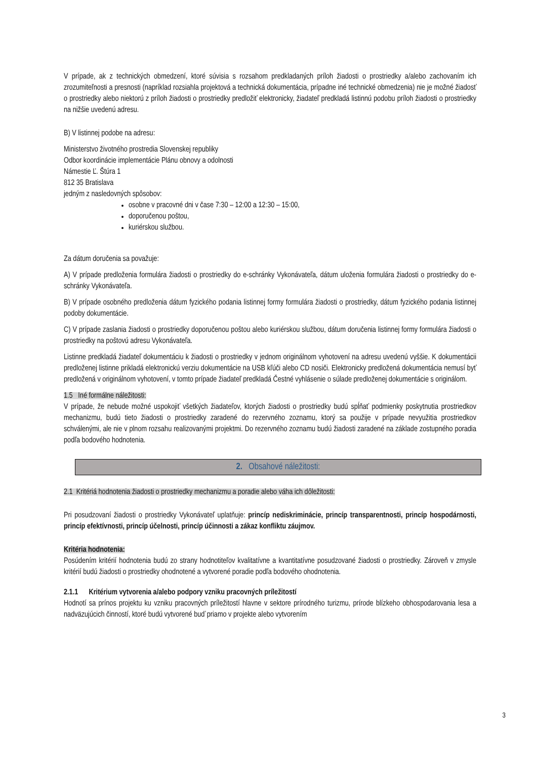V prípade, ak z technických obmedzení, ktoré súvisia s rozsahom predkladaných príloh žiadosti o prostriedky a/alebo zachovaním ich zrozumiteľnosti a presnosti (napríklad rozsiahla projektová a technická dokumentácia, prípadne iné technické obmedzenia) nie je možné žiadosť o prostriedky alebo niektorú z príloh žiadosti o prostriedky predložiť elektronicky, žiadateľ predkladá listinnú podobu príloh žiadosti o prostriedky na nižšie uvedenú adresu.
B) V listinnej podobe na adresu:
Ministerstvo životného prostredia Slovenskej republiky
Odbor koordinácie implementácie Plánu obnovy a odolnosti
Námestie Ľ. Štúra 1
812 35 Bratislava
jedným z nasledovných spôsobov:
osobne v pracovné dni v čase 7:30 – 12:00 a 12:30 – 15:00,
doporučenou poštou,
kuriérskou službou.
Za dátum doručenia sa považuje:
A) V prípade predloženia formulára žiadosti o prostriedky do e-schránky Vykonávateľa, dátum uloženia formulára žiadosti o prostriedky do e-schránky Vykonávateľa.
B) V prípade osobného predloženia dátum fyzického podania listinnej formy formulára žiadosti o prostriedky, dátum fyzického podania listinnej podoby dokumentácie.
C) V prípade zaslania žiadosti o prostriedky doporučenou poštou alebo kuriérskou službou, dátum doručenia listinnej formy formulára žiadosti o prostriedky na poštovú adresu Vykonávateľa.
Listinne predkladá žiadateľ dokumentáciu k žiadosti o prostriedky v jednom originálnom vyhotovení na adresu uvedenú vyššie. K dokumentácii predloženej listinne prikladá elektronickú verziu dokumentácie na USB kľúči alebo CD nosiči. Elektronicky predložená dokumentácia nemusí byť predložená v originálnom vyhotovení, v tomto prípade žiadateľ predkladá Čestné vyhlásenie o súlade predloženej dokumentácie s originálom.
1.5 Iné formálne náležitosti:
V prípade, že nebude možné uspokojiť všetkých žiadateľov, ktorých žiadosti o prostriedky budú spĺňať podmienky poskytnutia prostriedkov mechanizmu, budú tieto žiadosti o prostriedky zaradené do rezervného zoznamu, ktorý sa použije v prípade nevyužitia prostriedkov schválenými, ale nie v plnom rozsahu realizovanými projektmi. Do rezervného zoznamu budú žiadosti zaradené na základe zostupného poradia podľa bodového hodnotenia.
2. Obsahové náležitosti:
2.1 Kritériá hodnotenia žiadosti o prostriedky mechanizmu a poradie alebo váha ich dôležitosti:
Pri posudzovaní žiadosti o prostriedky Vykonávateľ uplatňuje: princíp nediskriminácie, princíp transparentnosti, princíp hospodárnosti, princíp efektívnosti, princíp účelnosti, princíp účinnosti a zákaz konfliktu záujmov.
Kritéria hodnotenia:
Posúdením kritérií hodnotenia budú zo strany hodnotiteľov kvalitatívne a kvantitatívne posudzované žiadosti o prostriedky. Zároveň v zmysle kritérií budú žiadosti o prostriedky ohodnotené a vytvorené poradie podľa bodového ohodnotenia.
2.1.1 Kritérium vytvorenia a/alebo podpory vzniku pracovných príležitostí
Hodnotí sa prínos projektu ku vzniku pracovných príležitostí hlavne v sektore prírodného turizmu, prírode blízkeho obhospodarovania lesa a nadväzujúcich činností, ktoré budú vytvorené buď priamo v projekte alebo vytvorením
3